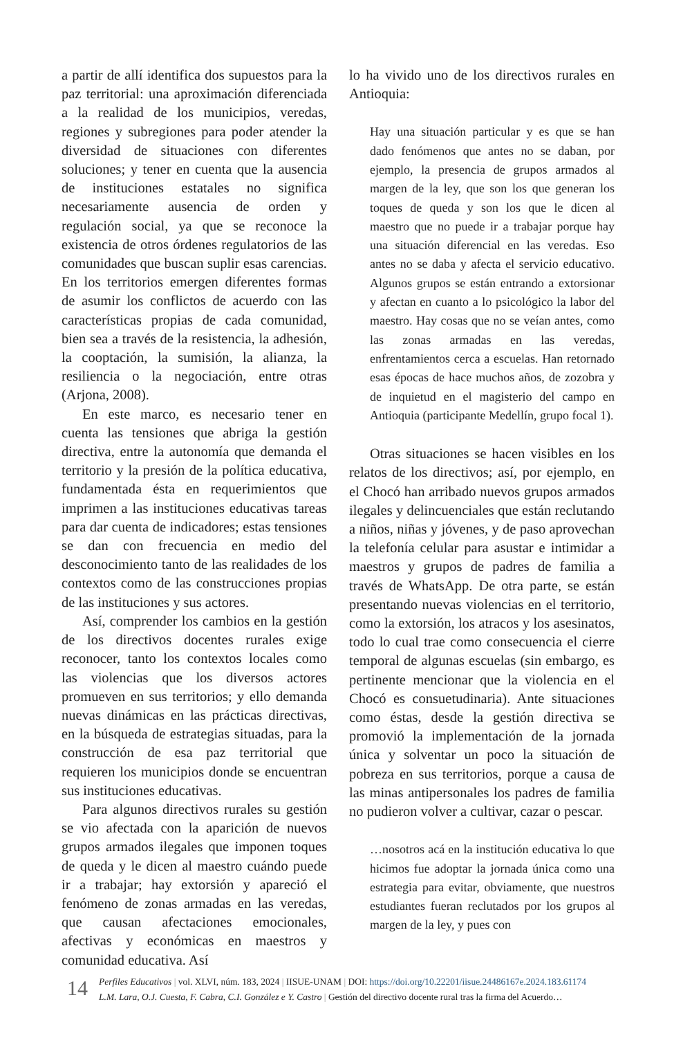a partir de allí identifica dos supuestos para la paz territorial: una aproximación diferenciada a la realidad de los municipios, veredas, regiones y subregiones para poder atender la diversidad de situaciones con diferentes soluciones; y tener en cuenta que la ausencia de instituciones estatales no significa necesariamente ausencia de orden y regulación social, ya que se reconoce la existencia de otros órdenes regulatorios de las comunidades que buscan suplir esas carencias. En los territorios emergen diferentes formas de asumir los conflictos de acuerdo con las características propias de cada comunidad, bien sea a través de la resistencia, la adhesión, la cooptación, la sumisión, la alianza, la resiliencia o la negociación, entre otras (Arjona, 2008).
En este marco, es necesario tener en cuenta las tensiones que abriga la gestión directiva, entre la autonomía que demanda el territorio y la presión de la política educativa, fundamentada ésta en requerimientos que imprimen a las instituciones educativas tareas para dar cuenta de indicadores; estas tensiones se dan con frecuencia en medio del desconocimiento tanto de las realidades de los contextos como de las construcciones propias de las instituciones y sus actores.
Así, comprender los cambios en la gestión de los directivos docentes rurales exige reconocer, tanto los contextos locales como las violencias que los diversos actores promueven en sus territorios; y ello demanda nuevas dinámicas en las prácticas directivas, en la búsqueda de estrategias situadas, para la construcción de esa paz territorial que requieren los municipios donde se encuentran sus instituciones educativas.
Para algunos directivos rurales su gestión se vio afectada con la aparición de nuevos grupos armados ilegales que imponen toques de queda y le dicen al maestro cuándo puede ir a trabajar; hay extorsión y apareció el fenómeno de zonas armadas en las veredas, que causan afectaciones emocionales, afectivas y económicas en maestros y comunidad educativa. Así
lo ha vivido uno de los directivos rurales en Antioquia:
Hay una situación particular y es que se han dado fenómenos que antes no se daban, por ejemplo, la presencia de grupos armados al margen de la ley, que son los que generan los toques de queda y son los que le dicen al maestro que no puede ir a trabajar porque hay una situación diferencial en las veredas. Eso antes no se daba y afecta el servicio educativo. Algunos grupos se están entrando a extorsionar y afectan en cuanto a lo psicológico la labor del maestro. Hay cosas que no se veían antes, como las zonas armadas en las veredas, enfrentamientos cerca a escuelas. Han retornado esas épocas de hace muchos años, de zozobra y de inquietud en el magisterio del campo en Antioquia (participante Medellín, grupo focal 1).
Otras situaciones se hacen visibles en los relatos de los directivos; así, por ejemplo, en el Chocó han arribado nuevos grupos armados ilegales y delincuenciales que están reclutando a niños, niñas y jóvenes, y de paso aprovechan la telefonía celular para asustar e intimidar a maestros y grupos de padres de familia a través de WhatsApp. De otra parte, se están presentando nuevas violencias en el territorio, como la extorsión, los atracos y los asesinatos, todo lo cual trae como consecuencia el cierre temporal de algunas escuelas (sin embargo, es pertinente mencionar que la violencia en el Chocó es consuetudinaria). Ante situaciones como éstas, desde la gestión directiva se promovió la implementación de la jornada única y solventar un poco la situación de pobreza en sus territorios, porque a causa de las minas antipersonales los padres de familia no pudieron volver a cultivar, cazar o pescar.
…nosotros acá en la institución educativa lo que hicimos fue adoptar la jornada única como una estrategia para evitar, obviamente, que nuestros estudiantes fueran reclutados por los grupos al margen de la ley, y pues con
14
Perfiles Educativos | vol. XLVI, núm. 183, 2024 | IISUE-UNAM | DOI: https://doi.org/10.22201/iisue.24486167e.2024.183.61174
L.M. Lara, O.J. Cuesta, F. Cabra, C.I. González e Y. Castro | Gestión del directivo docente rural tras la firma del Acuerdo…